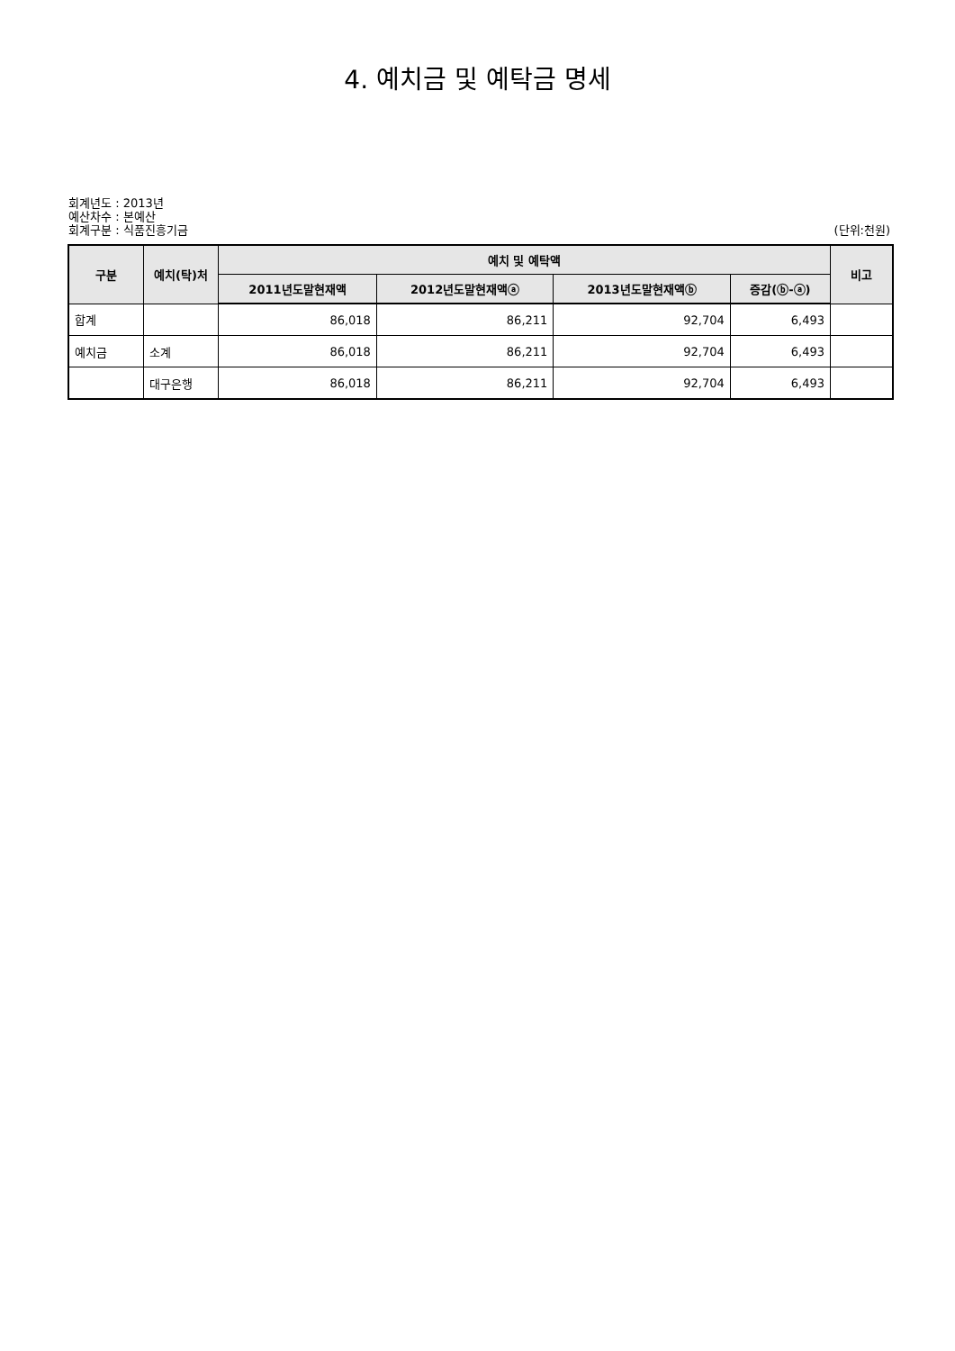4. 예치금 및 예탁금 명세
회계년도 : 2013년
예산차수 : 본예산
회계구분 : 식품진흥기금 (단위:천원)
| 구분 | 예치(탁)처 | 예치 및 예탁액 | | | | 비고 |
| --- | --- | --- | --- | --- | --- | --- |
| | | 2011년도말현재액 | 2012년도말현재액ⓐ | 2013년도말현재액ⓑ | 증감(ⓑ-ⓐ) | |
| 합계 | | 86,018 | 86,211 | 92,704 | 6,493 | |
| 예치금 | 소계 | 86,018 | 86,211 | 92,704 | 6,493 | |
| | 대구은행 | 86,018 | 86,211 | 92,704 | 6,493 | |